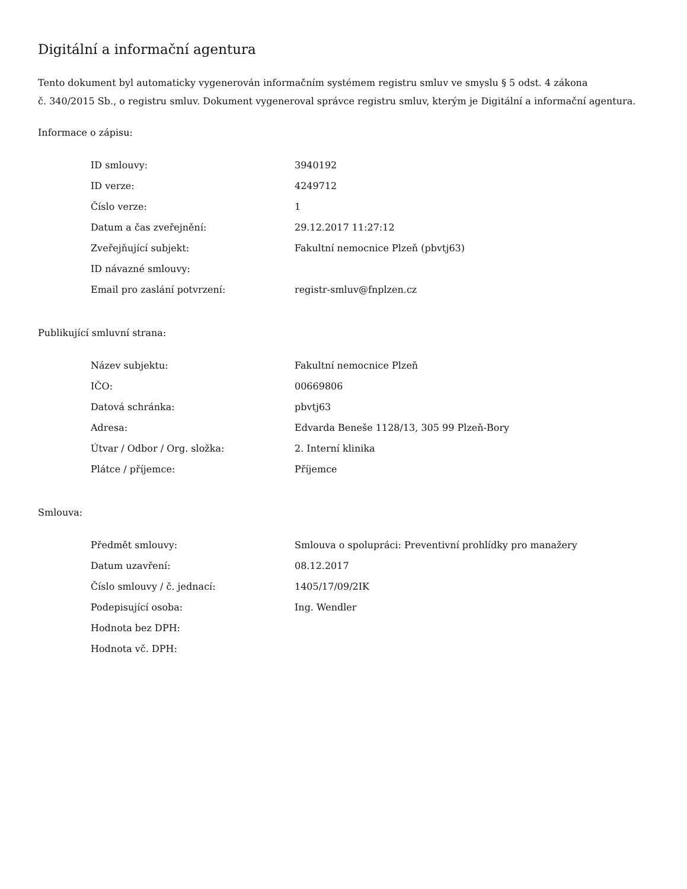Digitální a informační agentura
Tento dokument byl automaticky vygenerován informačním systémem registru smluv ve smyslu § 5 odst. 4 zákona
č. 340/2015 Sb., o registru smluv. Dokument vygeneroval správce registru smluv, kterým je Digitální a informační agentura.
Informace o zápisu:
| ID smlouvy: | 3940192 |
| ID verze: | 4249712 |
| Číslo verze: | 1 |
| Datum a čas zveřejnění: | 29.12.2017 11:27:12 |
| Zveřejňující subjekt: | Fakultní nemocnice Plzeň (pbvtj63) |
| ID návazné smlouvy: | |
| Email pro zaslání potvrzení: | registr-smluv@fnplzen.cz |
Publikující smluvní strana:
| Název subjektu: | Fakultní nemocnice Plzeň |
| IČO: | 00669806 |
| Datová schránka: | pbvtj63 |
| Adresa: | Edvarda Beneše 1128/13, 305 99 Plzeň-Bory |
| Útvar / Odbor / Org. složka: | 2. Interní klinika |
| Plátce / příjemce: | Příjemce |
Smlouva:
| Předmět smlouvy: | Smlouva o spolupráci: Preventivní prohlídky pro manažery |
| Datum uzavření: | 08.12.2017 |
| Číslo smlouvy / č. jednací: | 1405/17/09/2IK |
| Podepisující osoba: | Ing. Wendler |
| Hodnota bez DPH: | |
| Hodnota vč. DPH: | |